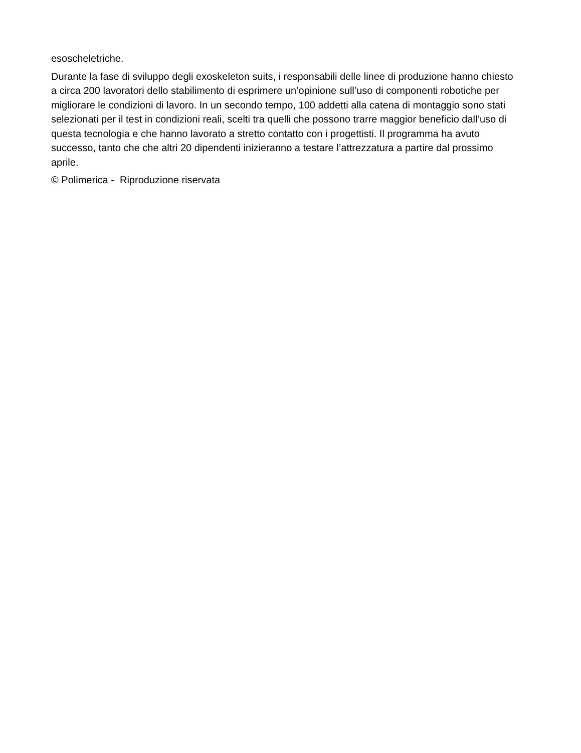esoscheletriche.
Durante la fase di sviluppo degli exoskeleton suits, i responsabili delle linee di produzione hanno chiesto a circa 200 lavoratori dello stabilimento di esprimere un’opinione sull’uso di componenti robotiche per migliorare le condizioni di lavoro. In un secondo tempo, 100 addetti alla catena di montaggio sono stati selezionati per il test in condizioni reali, scelti tra quelli che possono trarre maggior beneficio dall’uso di questa tecnologia e che hanno lavorato a stretto contatto con i progettisti. Il programma ha avuto successo, tanto che che altri 20 dipendenti inizieranno a testare l’attrezzatura a partire dal prossimo aprile.
© Polimerica - Riproduzione riservata